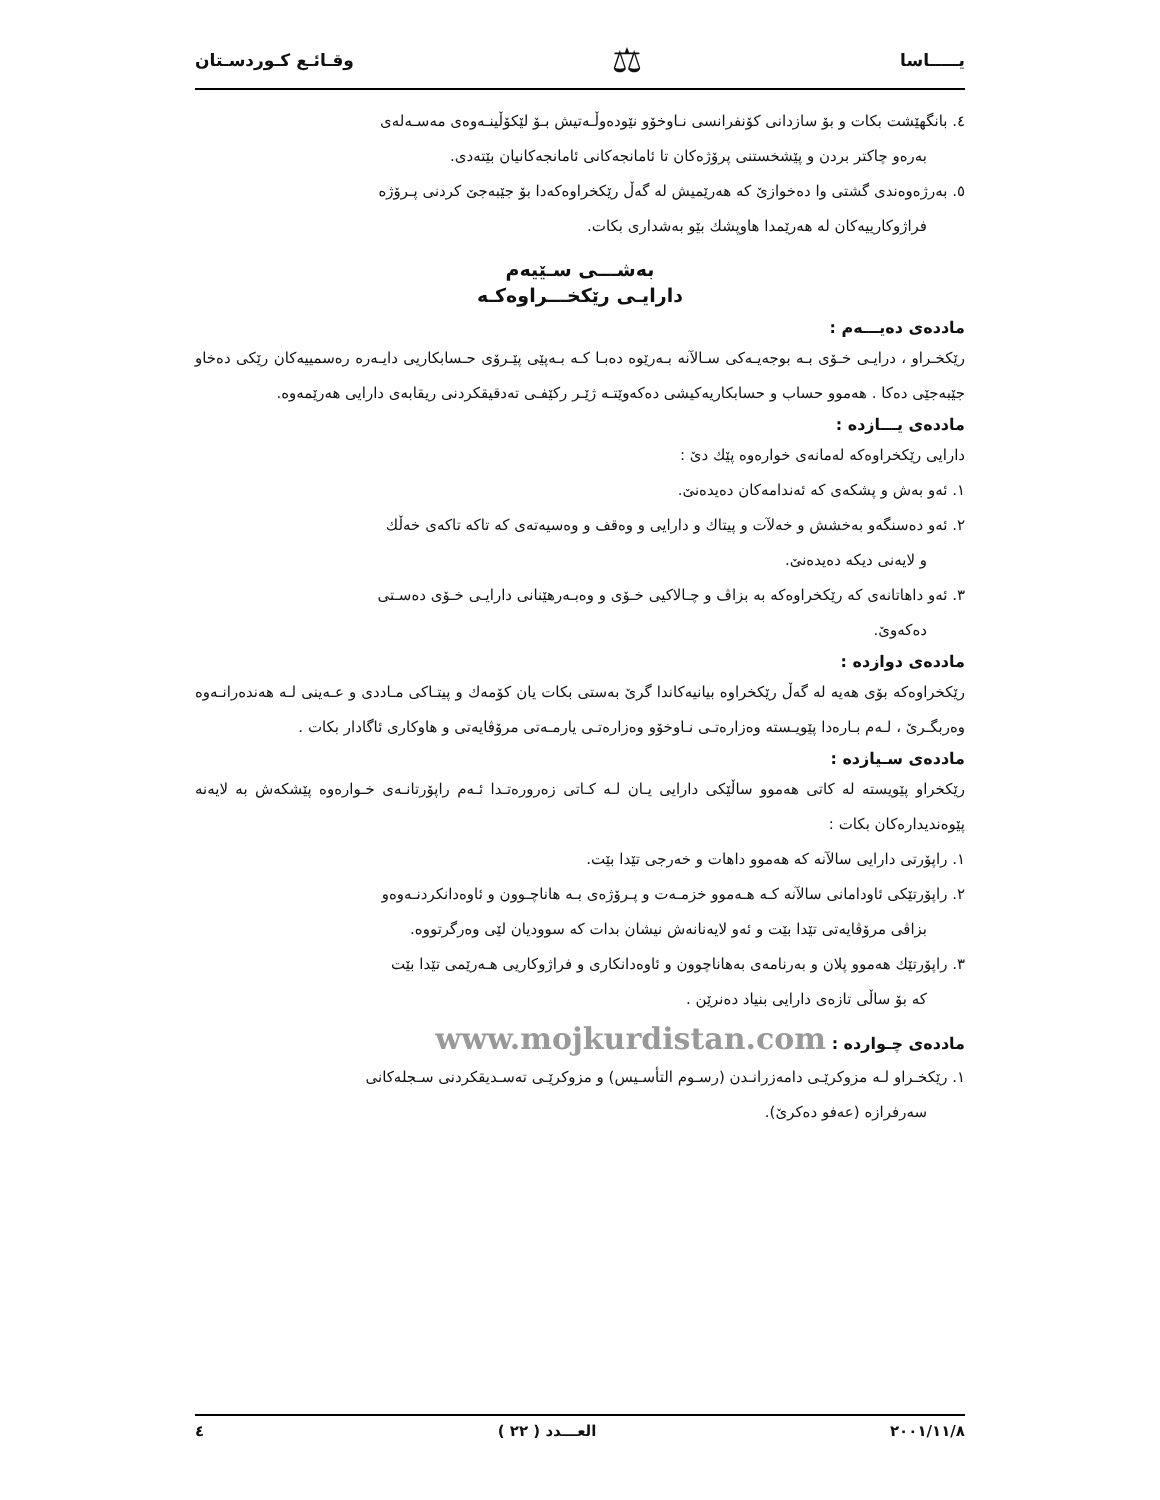يـــــاسا ⚖ وقـائـع كـوردسـتان
٤. بانگهێشت بكات و بۆ سازدانی كۆنفرانسی نـاوخۆو نێودەوڵـەتیش بـۆ لێكۆڵینـەوەی مەسـەلەی
بەرەو چاكتر بردن و پێشخستنی پرۆژەكان تا ئامانجەكانی ئامانجەكانیان بێتەدی.
٥. بەرژەوەندی گشتی وا دەخوازێ كە هەرێمیش لە گەڵ رێكخراوەكەدا بۆ جێبەجێ كردنی پـرۆژە
فراژوكارییەكان لە هەرێمدا هاوپشك بێو بەشداری بكات.
بەشـــی سـێیەم
دارایـی رێكخـــراوەكـە
ماددەی دەیـــەم :
رێكخـراو ، درایـی خـۆی بـە بوجەیـەكی سـالآنە بـەرێوە دەبـا كـە بـەپێی پێـرۆی حـسابكاریی دایـەرە رەسمییەكان رێكی دەخاو جێبەجێی دەكا . هەموو حساب و حسابكاریەكیشی دەكەوێتـە ژێـر ركێفـی تەدقیقكردنی ریقابەی دارایی هەرێمەوە.
ماددەی یـــازدە :
دارایی رێكخراوەكە لەمانەی خوارەوە پێك دێ :
١. ئەو بەش و پشكەی كە ئەندامەكان دەیدەنێ.
٢. ئەو دەسنگەو بەخشش و خەلآت و پیتاك و دارایی و وەقف و وەسیەتەی كە تاكە تاكەی خەڵك
و لایەنی دیكە دەیدەنێ.
٣. ئەو داهاتانەی كە رێكخراوەكە بە بزاڤ و چـالاكیی خـۆی و وەبـەرهێنانی دارایـی خـۆی دەسـتی
دەكەوێ.
ماددەی دوازدە :
رێكخراوەكە بۆی هەیە لە گەڵ رێكخراوە بیانیەكاندا گرێ بەستی بكات یان كۆمەك و پیتـاكی مـاددی و عـەینی لـە هەندەرانـەوە وەربگـرێ ، لـەم بـارەدا پێویـستە وەزارەتـی نـاوخۆو وەزارەتـی یارمـەتی مرۆڤایەتی و هاوكاری ئاگادار بكات .
ماددەی سـیازدە :
رێكخراو پێویستە لە كاتی هەموو ساڵێكی دارایی یـان لـە كـاتی زەرورەتـدا ئـەم راپۆرتانـەی خـوارەوە پێشكەش بە لایەنە پێوەندیدارەكان بكات :
١. راپۆرتی دارایی سالآنە كە هەموو داهات و خەرجی تێدا بێت.
٢. راپۆرتێكی ئاودامانی سالآنە كـە هـەموو خزمـەت و پـرۆژەی بـە هاناچـوون و ئاوەدانكردنـەوەو
بزاڤی مرۆڤایەتی تێدا بێت و ئەو لایەنانەش نیشان بدات كە سوودیان لێی وەرگرتووە.
٣. راپۆرتێك هەموو پلان و بەرنامەی بەهاناچوون و ئاوەدانكاری و فراژوكاریی هـەرێمی تێدا بێت
كە بۆ ساڵی تازەی دارایی بنیاد دەنرێن .
ماددەی چـواردە : www.mojkurdistan.com
١. رێكخـراو لـە مزوكرێـی دامەزرانـدن (رسـوم التأسـیس) و مزوكرێـی تەسـدیقكردنی سـجلەكانی
سەرفرازە (عەفو دەكرێ).
٢٠٠١/١١/٨ العـــدد ( ٢٢ ) ٤